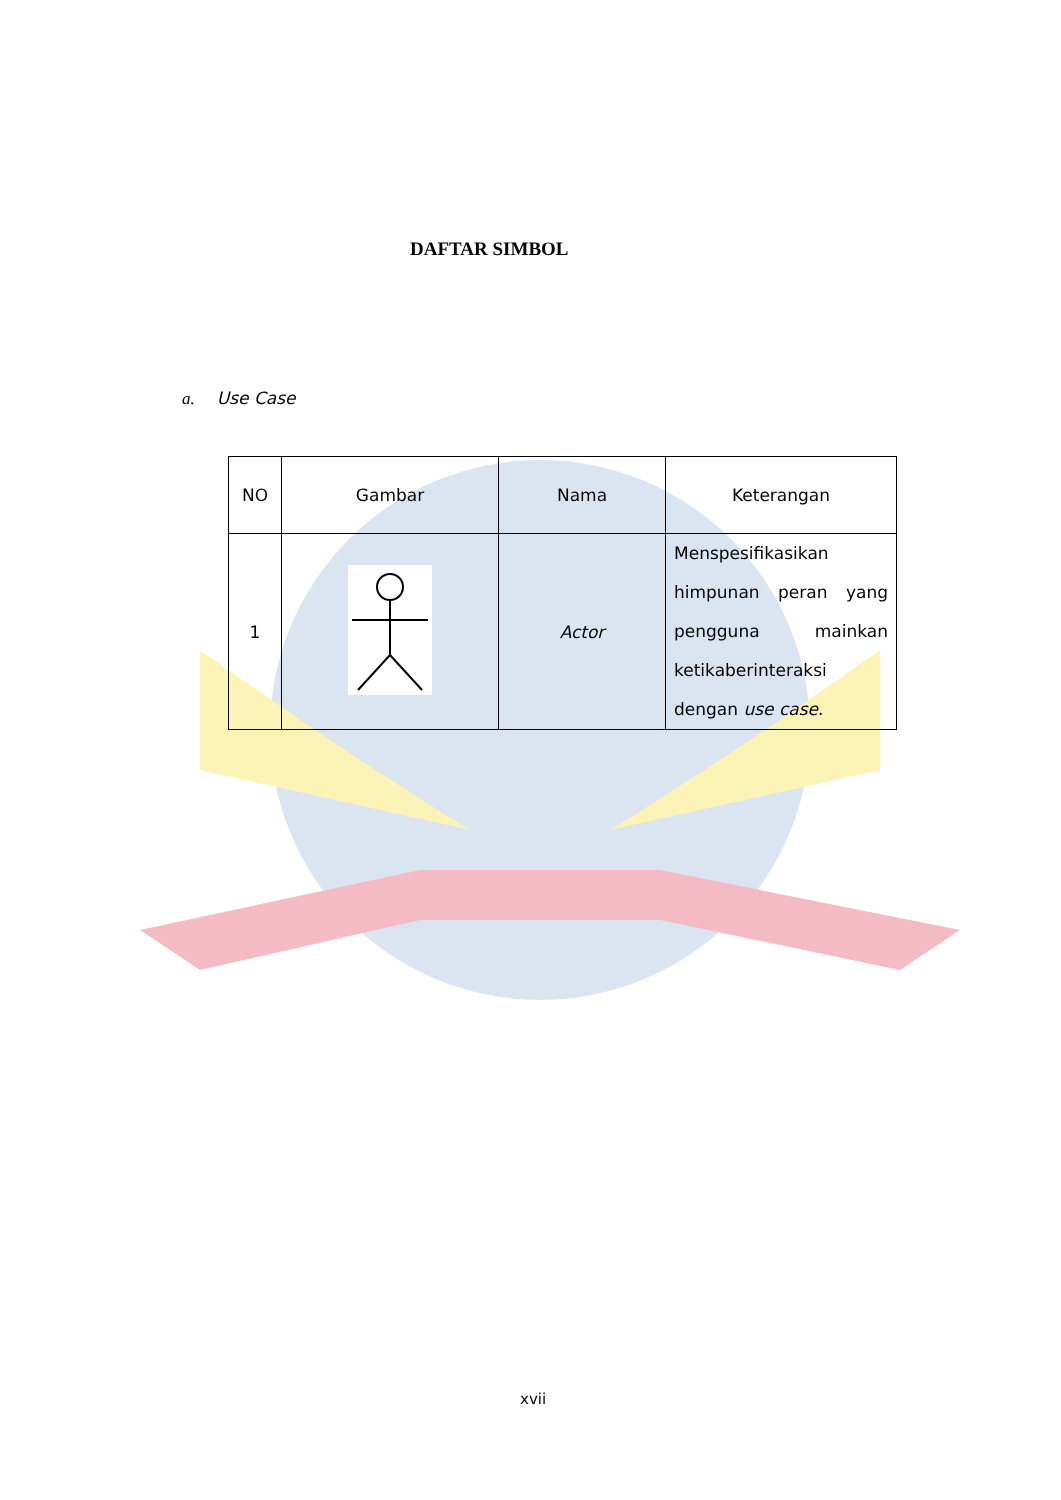DAFTAR SIMBOL
a. Use Case
| NO | Gambar | Nama | Keterangan |
| 1 | | Actor | Menspesifikasikan himpunan peran yang pengguna mainkan ketikaberinteraksi dengan use case . |
xvii